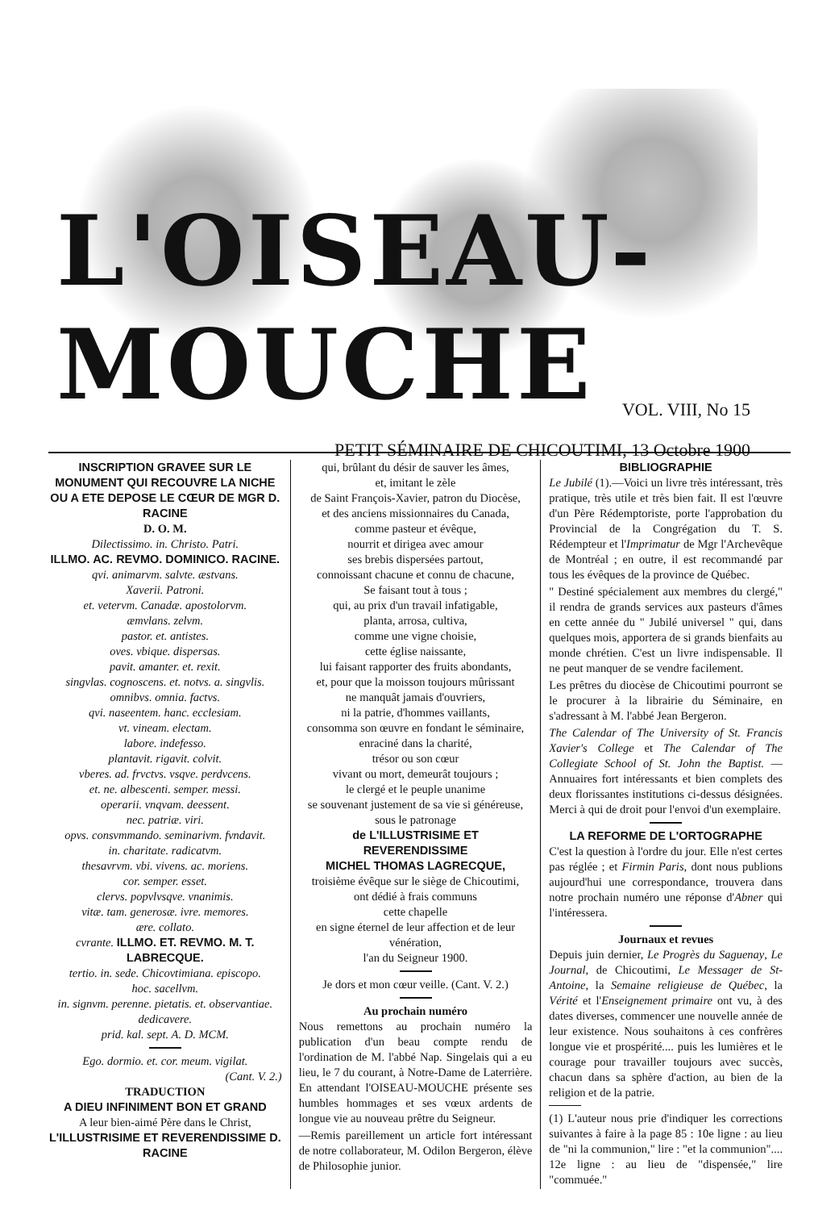L'OISEAU-MOUCHE
VOL. VIII, No 15
PETIT SÉMINAIRE DE CHICOUTIMI, 13 Octobre 1900
INSCRIPTION GRAVEE SUR LE MONUMENT QUI RECOUVRE LA NICHE OU A ETE DEPOSE LE CŒUR DE MGR D. RACINE
D. O. M.
Dilectissimo. in. Christo. Patri.
ILLMO. AC. REVMO. DOMINICO. RACINE.
qvi. animarvm. salvte. æstvans.
Xaverii. Patroni.
et. vetervm. Canadæ. apostolorvm.
æmvlans. zelvm.
pastor. et. antistes.
oves. vbique. dispersas.
pavit. amanter. et. rexit.
singvlas. cognoscens. et. notvs. a. singvlis.
omnibvs. omnia. factvs.
qvi. naseentem. hanc. ecclesiam.
vt. vineam. electam.
labore. indefesso.
plantavit. rigavit. colvit.
vberes. ad. frvctvs. vsqve. perdvcens.
et. ne. albescenti. semper. messi.
operarii. vnqvam. deessent.
nec. patriæ. viri.
opvs. consvmmando. seminarivm. fvndavit.
in. charitate. radicatvm.
thesavrvm. vbi. vivens. ac. moriens.
cor. semper. esset.
clervs. popvlvsqve. vnanimis.
vitæ. tam. generosæ. ivre. memores.
ære. collato.
cvrante. ILLMO. ET. REVMO. M. T. LABRECQUE.
tertio. in. sede. Chicovtimiana. episcopo.
hoc. sacellvm.
in. signvm. perenne. pietatis. et. observantiae.
dedicavere.
prid. kal. sept. A. D. MCM.
Ego. dormio. et. cor. meum. vigilat.
(Cant. V. 2.)
TRADUCTION
A DIEU INFINIMENT BON ET GRAND
A leur bien-aimé Père dans le Christ,
L'ILLUSTRISIME ET REVERENDISSIME D. RACINE
qui, brûlant du désir de sauver les âmes,
et, imitant le zèle
de Saint François-Xavier, patron du Diocèse,
et des anciens missionnaires du Canada,
comme pasteur et évêque,
nourrit et dirigea avec amour
ses brebis dispersées partout,
connoissant chacune et connu de chacune,
Se faisant tout à tous ;
qui, au prix d'un travail infatigable,
planta, arrosa, cultiva,
comme une vigne choisie,
cette église naissante,
lui faisant rapporter des fruits abondants,
et, pour que la moisson toujours mûrissant
ne manquât jamais d'ouvriers,
ni la patrie, d'hommes vaillants,
consomma son œuvre en fondant le séminaire,
enraciné dans la charité,
trésor ou son cœur
vivant ou mort, demeurât toujours ;
le clergé et le peuple unanime
se souvenant justement de sa vie si généreuse,
sous le patronage
de L'ILLUSTRISIME ET REVERENDISSIME
MICHEL THOMAS LAGRECQUE,
troisième évêque sur le siège de Chicoutimi,
ont dédié à frais communs
cette chapelle
en signe éternel de leur affection et de leur vénération,
l'an du Seigneur 1900.
Je dors et mon cœur veille. (Cant. V. 2.)
Au prochain numéro
Nous remettons au prochain numéro la publication d'un beau compte rendu de l'ordination de M. l'abbé Nap. Singelais qui a eu lieu, le 7 du courant, à Notre-Dame de Laterrière. En attendant l'OISEAU-MOUCHE présente ses humbles hommages et ses vœux ardents de longue vie au nouveau prêtre du Seigneur.
—Remis pareillement un article fort intéressant de notre collaborateur, M. Odilon Bergeron, élève de Philosophie junior.
BIBLIOGRAPHIE
Le Jubilé (1).—Voici un livre très intéressant, très pratique, très utile et très bien fait. Il est l'œuvre d'un Père Rédemptoriste, porte l'approbation du Provincial de la Congrégation du T. S. Rédempteur et l'Imprimatur de Mgr l'Archevêque de Montréal ; en outre, il est recommandé par tous les évêques de la province de Québec.
" Destiné spécialement aux membres du clergé," il rendra de grands services aux pasteurs d'âmes en cette année du " Jubilé universel " qui, dans quelques mois, apportera de si grands bienfaits au monde chrétien. C'est un livre indispensable. Il ne peut manquer de se vendre facilement.
Les prêtres du diocèse de Chicoutimi pourront se le procurer à la librairie du Séminaire, en s'adressant à M. l'abbé Jean Bergeron.
The Calendar of The University of St. Francis Xavier's College et The Calendar of The Collegiate School of St. John the Baptist. —Annuaires fort intéressants et bien complets des deux florissantes institutions ci-dessus désignées. Merci à qui de droit pour l'envoi d'un exemplaire.
LA REFORME DE L'ORTOGRAPHE
C'est la question à l'ordre du jour. Elle n'est certes pas réglée ; et Firmin Paris, dont nous publions aujourd'hui une correspondance, trouvera dans notre prochain numéro une réponse d'Abner qui l'intéressera.
Journaux et revues
Depuis juin dernier, Le Progrès du Saguenay, Le Journal, de Chicoutimi, Le Messager de St-Antoine, la Semaine religieuse de Québec, la Vérité et l'Enseignement primaire ont vu, à des dates diverses, commencer une nouvelle année de leur existence. Nous souhaitons à ces confrères longue vie et prospérité.... puis les lumières et le courage pour travailler toujours avec succès, chacun dans sa sphère d'action, au bien de la religion et de la patrie.
(1) L'auteur nous prie d'indiquer les corrections suivantes à faire à la page 85 : 10e ligne : au lieu de "ni la communion," lire : "et la communion".... 12e ligne : au lieu de "dispensée," lire "commuée."